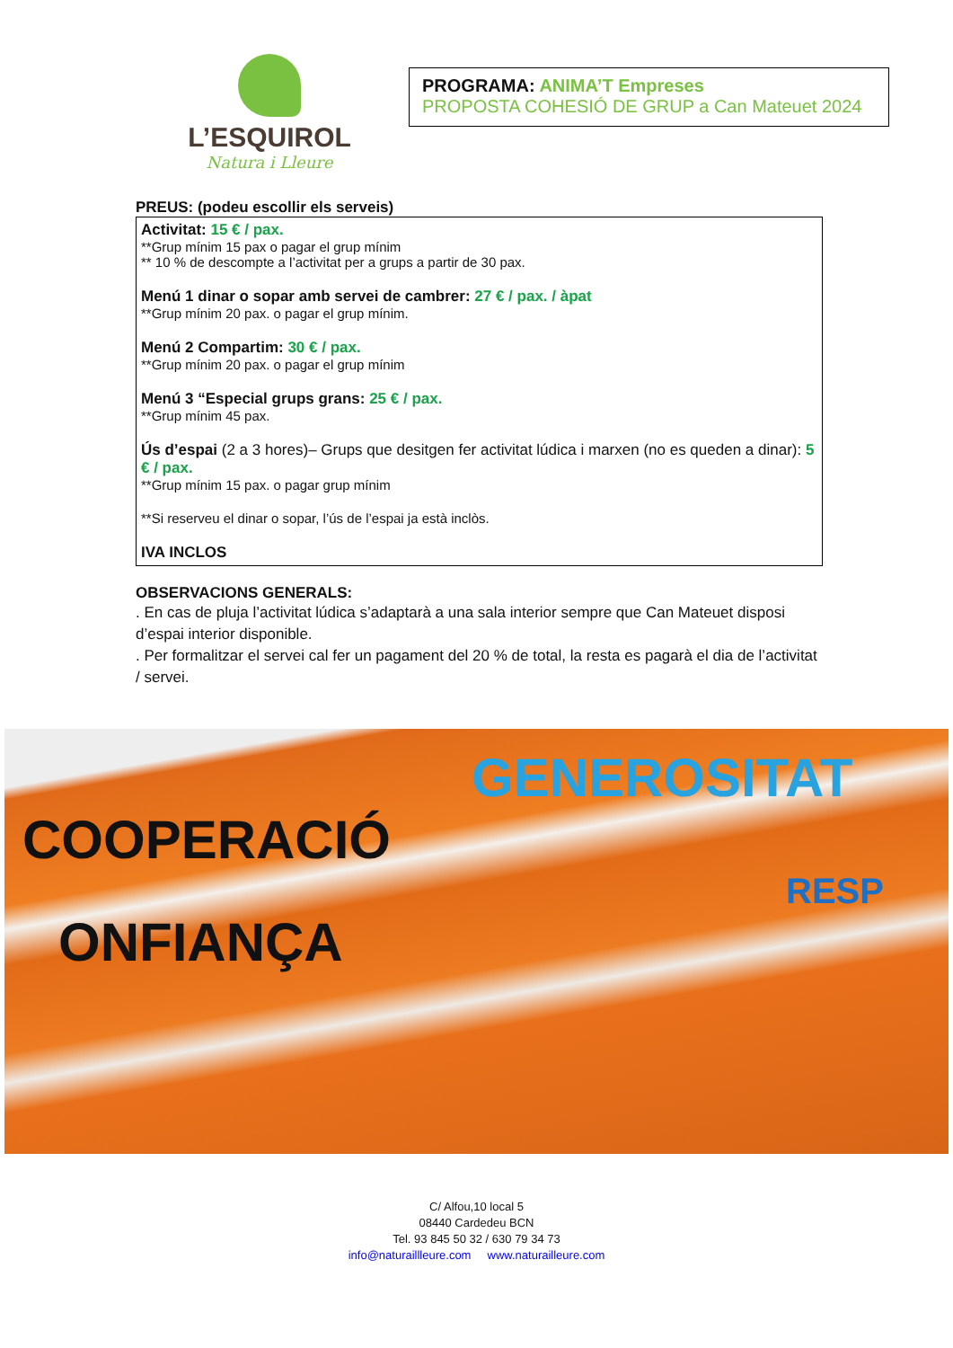L’ESQUIROL
Natura i Lleure
PROGRAMA: ANIMA’T Empreses
PROPOSTA COHESIÓ DE GRUP a Can Mateuet 2024
PREUS: (podeu escollir els serveis)
Activitat: 15 € / pax.
**Grup mínim 15 pax o pagar el grup mínim
** 10 % de descompte a l’activitat per a grups a partir de 30 pax.
Menú 1 dinar o sopar amb servei de cambrer: 27 € / pax. / àpat
**Grup mínim 20 pax. o pagar el grup mínim.
Menú 2 Compartim: 30 € / pax.
**Grup mínim 20 pax. o pagar el grup mínim
Menú 3 “Especial grups grans: 25 € / pax.
**Grup mínim 45 pax.
Ús d’espai (2 a 3 hores)– Grups que desitgen fer activitat lúdica i marxen (no es queden a dinar): 5 € / pax.
**Grup mínim 15 pax. o pagar grup mínim
**Si reserveu el dinar o sopar, l’ús de l’espai ja està inclòs.
IVA INCLOS
OBSERVACIONS GENERALS:
. En cas de pluja l’activitat lúdica s’adaptarà a una sala interior sempre que Can Mateuet disposi d’espai interior disponible.
. Per formalitzar el servei cal fer un pagament del 20 % de total, la resta es pagarà el dia de l’activitat / servei.
GENEROSITAT
COOPERACIÓ
RESP
ONFIANÇA
C/ Alfou,10 local 5
08440 Cardedeu BCN
Tel. 93 845 50 32 / 630 79 34 73
info@naturaillleure.com www.naturailleure.com